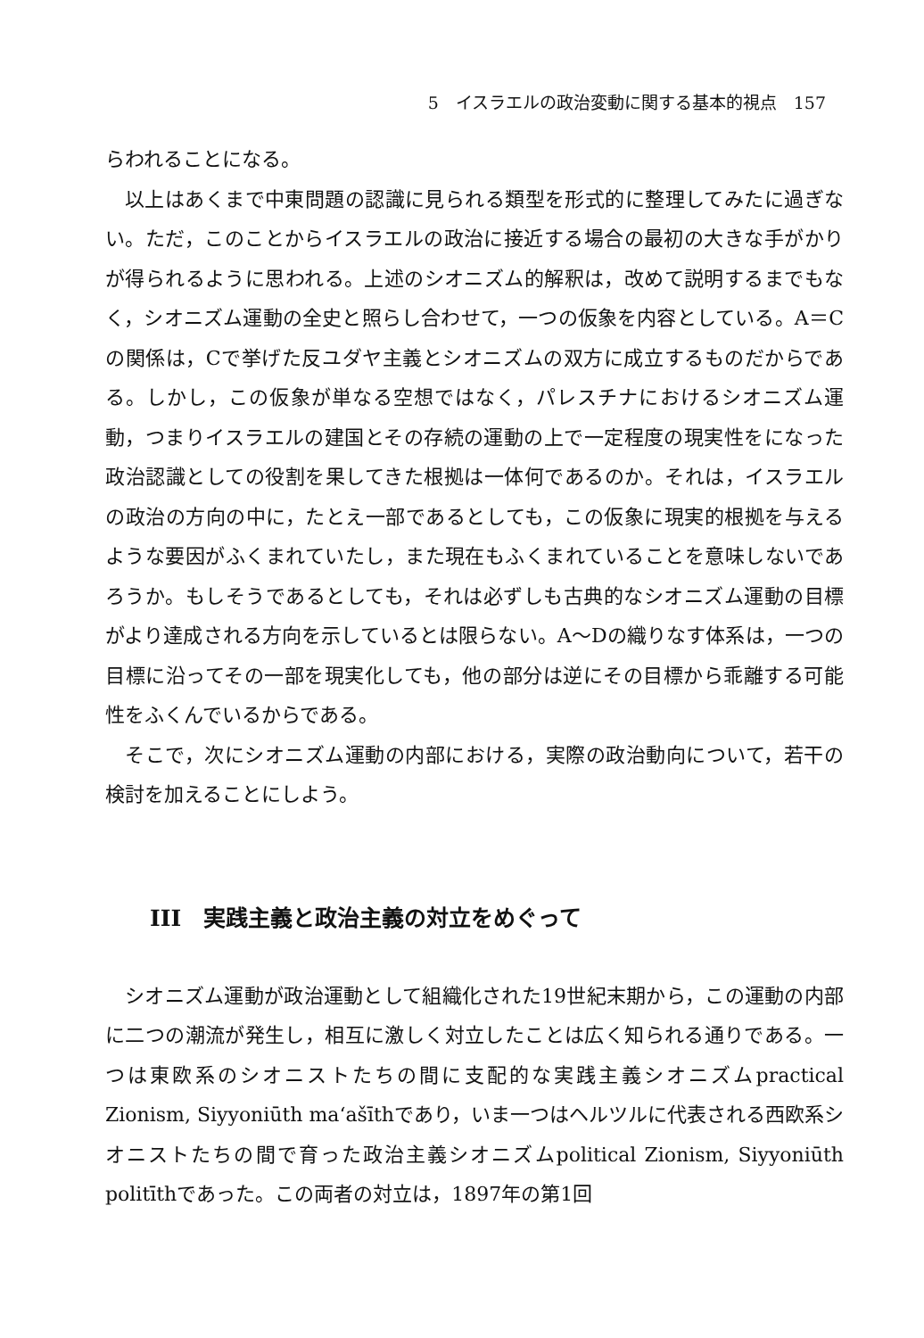5　イスラエルの政治変動に関する基本的視点　157
らわれることになる。
以上はあくまで中東問題の認識に見られる類型を形式的に整理してみたに過ぎない。ただ，このことからイスラエルの政治に接近する場合の最初の大きな手がかりが得られるように思われる。上述のシオニズム的解釈は，改めて説明するまでもなく，シオニズム運動の全史と照らし合わせて，一つの仮象を内容としている。A＝Cの関係は，Cで挙げた反ユダヤ主義とシオニズムの双方に成立するものだからである。しかし，この仮象が単なる空想ではなく，パレスチナにおけるシオニズム運動，つまりイスラエルの建国とその存続の運動の上で一定程度の現実性をになった政治認識としての役割を果してきた根拠は一体何であるのか。それは，イスラエルの政治の方向の中に，たとえ一部であるとしても，この仮象に現実的根拠を与えるような要因がふくまれていたし，また現在もふくまれていることを意味しないであろうか。もしそうであるとしても，それは必ずしも古典的なシオニズム運動の目標がより達成される方向を示しているとは限らない。A～Dの織りなす体系は，一つの目標に沿ってその一部を現実化しても，他の部分は逆にその目標から乖離する可能性をふくんでいるからである。
そこで，次にシオニズム運動の内部における，実際の政治動向について，若干の検討を加えることにしよう。
III　実践主義と政治主義の対立をめぐって
シオニズム運動が政治運動として組織化された19世紀末期から，この運動の内部に二つの潮流が発生し，相互に激しく対立したことは広く知られる通りである。一つは東欧系のシオニストたちの間に支配的な実践主義シオニズムpractical Zionism, Siyyoniūth ma‘ašīthであり，いま一つはヘルツルに代表される西欧系シオニストたちの間で育った政治主義シオニズムpolitical Zionism, Siyyoniūth politīthであった。この両者の対立は，1897年の第1回